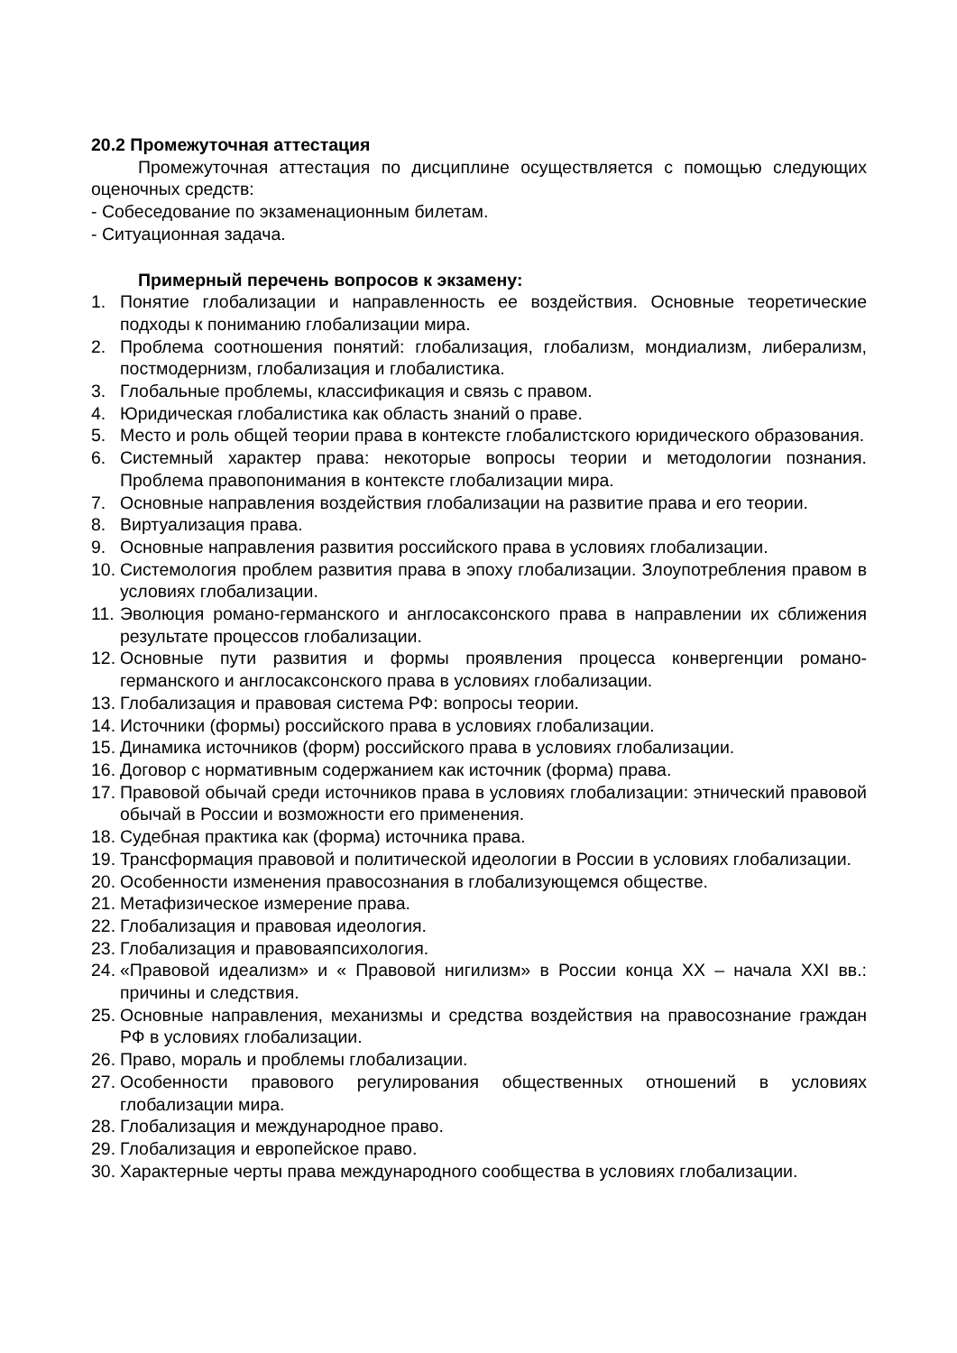20.2 Промежуточная аттестация
Промежуточная аттестация по дисциплине осуществляется с помощью следующих оценочных средств:
- Собеседование по экзаменационным билетам.
- Ситуационная задача.
Примерный перечень вопросов к экзамену:
1. Понятие глобализации и направленность ее воздействия. Основные теоретические подходы к пониманию глобализации мира.
2. Проблема соотношения понятий: глобализация, глобализм, мондиализм, либерализм, постмодернизм, глобализация и глобалистика.
3. Глобальные проблемы, классификация и связь с правом.
4. Юридическая глобалистика как область знаний о праве.
5. Место и роль общей теории права в контексте глобалистского юридического образования.
6. Системный характер права: некоторые вопросы теории и методологии познания. Проблема правопонимания в контексте глобализации мира.
7. Основные направления воздействия глобализации на развитие права и его теории.
8. Виртуализация права.
9. Основные направления развития российского права в условиях глобализации.
10. Системология проблем развития права в эпоху глобализации. Злоупотребления правом в условиях глобализации.
11. Эволюция романо-германского и англосаксонского права в направлении их сближения результате процессов глобализации.
12. Основные пути развития и формы проявления процесса конвергенции романо-германского и англосаксонского права в условиях глобализации.
13. Глобализация и правовая система РФ: вопросы теории.
14. Источники (формы) российского права в условиях глобализации.
15. Динамика источников (форм) российского права в условиях глобализации.
16. Договор с нормативным содержанием как источник (форма) права.
17. Правовой обычай среди источников права в условиях глобализации: этнический правовой обычай в России и возможности его применения.
18. Судебная практика как (форма) источника права.
19. Трансформация правовой и политической идеологии в России в условиях глобализации.
20. Особенности изменения правосознания в глобализующемся обществе.
21. Метафизическое измерение права.
22. Глобализация и правовая идеология.
23. Глобализация и правоваяпсихология.
24. «Правовой идеализм» и « Правовой нигилизм» в России конца XX – начала XXI вв.: причины и следствия.
25. Основные направления, механизмы и средства воздействия на правосознание граждан РФ в условиях глобализации.
26. Право, мораль и проблемы глобализации.
27. Особенности правового регулирования общественных отношений в условиях глобализации мира.
28. Глобализация и международное право.
29. Глобализация и европейское право.
30. Характерные черты права международного сообщества в условиях глобализации.